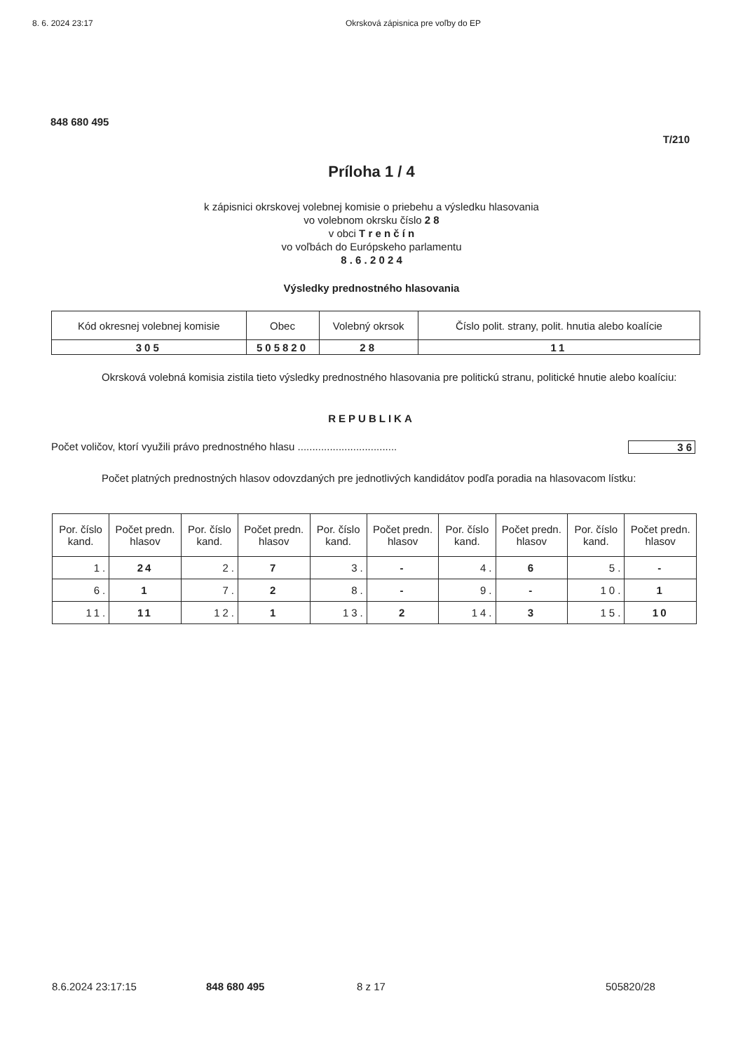8. 6. 2024 23:17 Okrsková zápisnica pre voľby do EP
848 680 495
T/210
Príloha 1 / 4
k zápisnici okrskovej volebnej komisie o priebehu a výsledku hlasovania
vo volebnom okrsku číslo 2 8
v obci T r e n č í n
vo voľbách do Európskeho parlamentu
8 . 6 . 2 0 2 4
Výsledky prednostného hlasovania
| Kód okresnej volebnej komisie | Obec | Volebný okrsok | Číslo polit. strany, polit. hnutia alebo koalície |
| --- | --- | --- | --- |
| 305 | 505820 | 28 | 11 |
Okrsková volebná komisia zistila tieto výsledky prednostného hlasovania pre politickú stranu, politické hnutie alebo koalíciu:
REPUBLIKA
Počet voličov, ktorí využili právo prednostného hlasu .................................. 36
Počet platných prednostných hlasov odovzdaných pre jednotlivých kandidátov podľa poradia na hlasovacom lístku:
| Por. číslo kand. | Počet predn. hlasov | Por. číslo kand. | Počet predn. hlasov | Por. číslo kand. | Počet predn. hlasov | Por. číslo kand. | Počet predn. hlasov | Por. číslo kand. | Počet predn. hlasov |
| --- | --- | --- | --- | --- | --- | --- | --- | --- | --- |
| 1. | 24 | 2. | 7 | 3. | - | 4. | 6 | 5. | - |
| 6. | 1 | 7. | 2 | 8. | - | 9. | - | 10. | 1 |
| 11. | 11 | 12. | 1 | 13. | 2 | 14. | 3 | 15. | 10 |
8.6.2024 23:17:15 848 680 495 8 z 17 505820/28